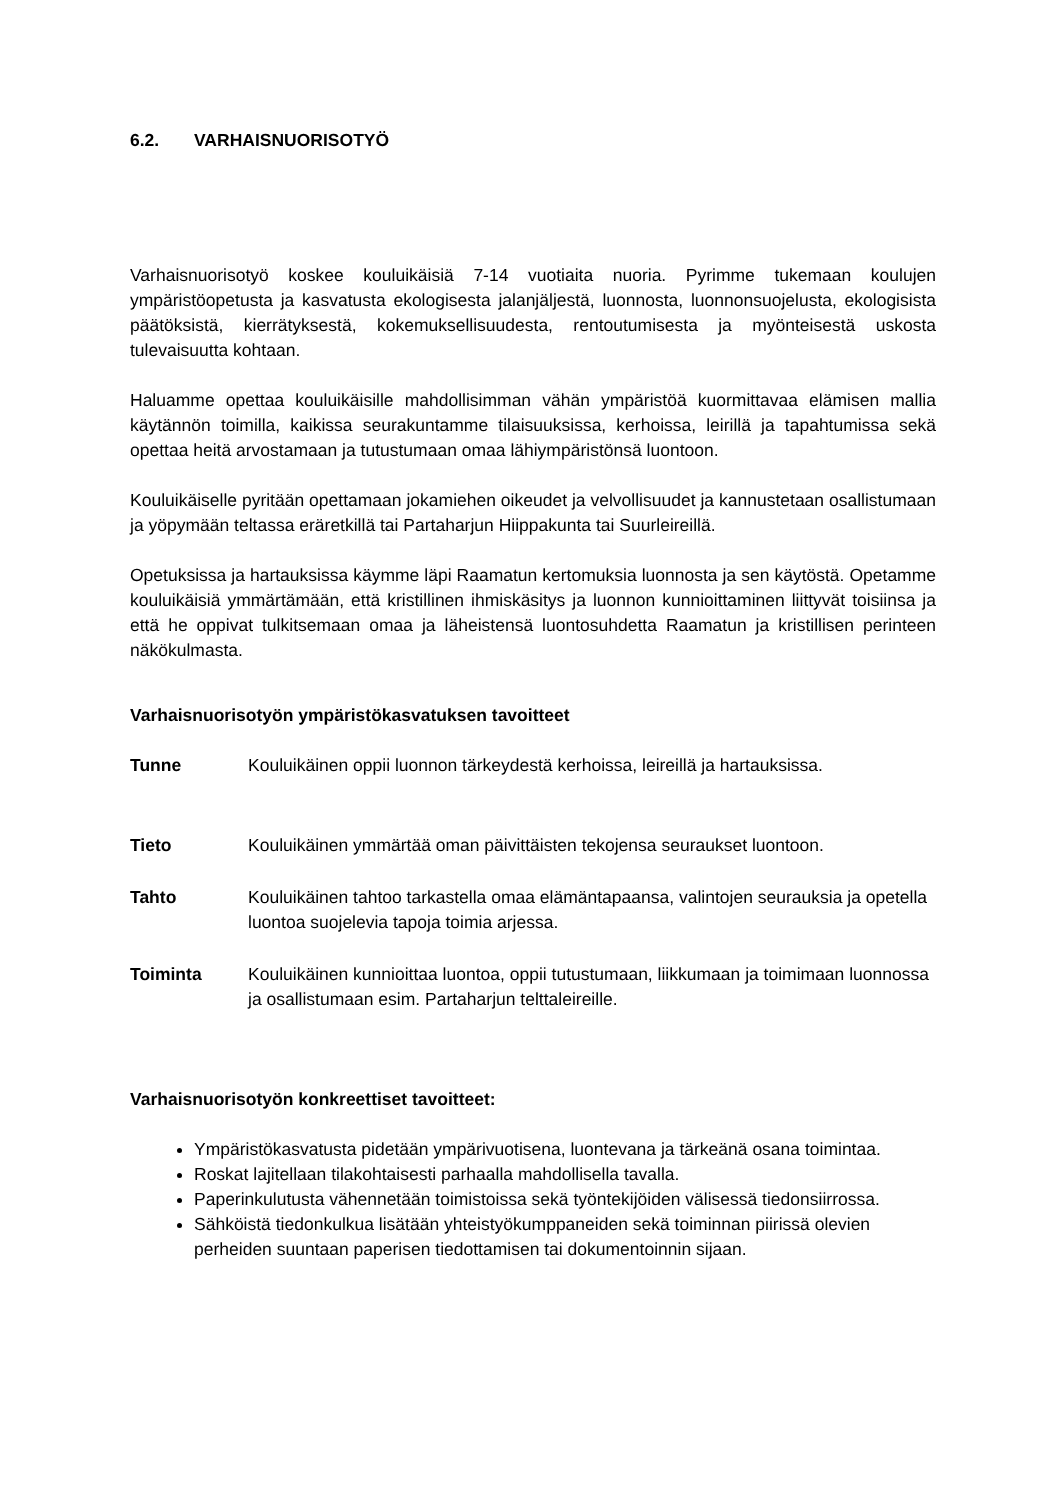6.2. VARHAISNUORISOTYÖ
Varhaisnuorisotyö koskee kouluikäisiä 7-14 vuotiaita nuoria. Pyrimme tukemaan koulujen ympäristöopetusta ja kasvatusta ekologisesta jalanjäljestä, luonnosta, luonnonsuojelusta, ekologisista päätöksistä, kierrätyksestä, kokemuksellisuudesta, rentoutumisesta ja myönteisestä uskosta tulevaisuutta kohtaan.
Haluamme opettaa kouluikäisille mahdollisimman vähän ympäristöä kuormittavaa elämisen mallia käytännön toimilla, kaikissa seurakuntamme tilaisuuksissa, kerhoissa, leirillä ja tapahtumissa sekä opettaa heitä arvostamaan ja tutustumaan omaa lähiympäristönsä luontoon.
Kouluikäiselle pyritään opettamaan jokamiehen oikeudet ja velvollisuudet ja kannustetaan osallistumaan ja yöpymään teltassa eräretkillä tai Partaharjun Hiippakunta tai Suurleireillä.
Opetuksissa ja hartauksissa käymme läpi Raamatun kertomuksia luonnosta ja sen käytöstä. Opetamme kouluikäisiä ymmärtämään, että kristillinen ihmiskäsitys ja luonnon kunnioittaminen liittyvät toisiinsa ja että he oppivat tulkitsemaan omaa ja läheistensä luontosuhdetta Raamatun ja kristillisen perinteen näkökulmasta.
Varhaisnuorisotyön ympäristökasvatuksen tavoitteet
Tunne Kouluikäinen oppii luonnon tärkeydestä kerhoissa, leireillä ja hartauksissa.
Tieto Kouluikäinen ymmärtää oman päivittäisten tekojensa seuraukset luontoon.
Tahto Kouluikäinen tahtoo tarkastella omaa elämäntapaansa, valintojen seurauksia ja opetella luontoa suojelevia tapoja toimia arjessa.
Toiminta Kouluikäinen kunnioittaa luontoa, oppii tutustumaan, liikkumaan ja toimimaan luonnossa ja osallistumaan esim. Partaharjun telttaleireille.
Varhaisnuorisotyön konkreettiset tavoitteet:
Ympäristökasvatusta pidetään ympärivuotisena, luontevana ja tärkeänä osana toimintaa.
Roskat lajitellaan tilakohtaisesti parhaalla mahdollisella tavalla.
Paperinkulutusta vähennetään toimistoissa sekä työntekijöiden välisessä tiedonsiirrossa.
Sähköistä tiedonkulkua lisätään yhteistyökumppaneiden sekä toiminnan piirissä olevien perheiden suuntaan paperisen tiedottamisen tai dokumentoinnin sijaan.